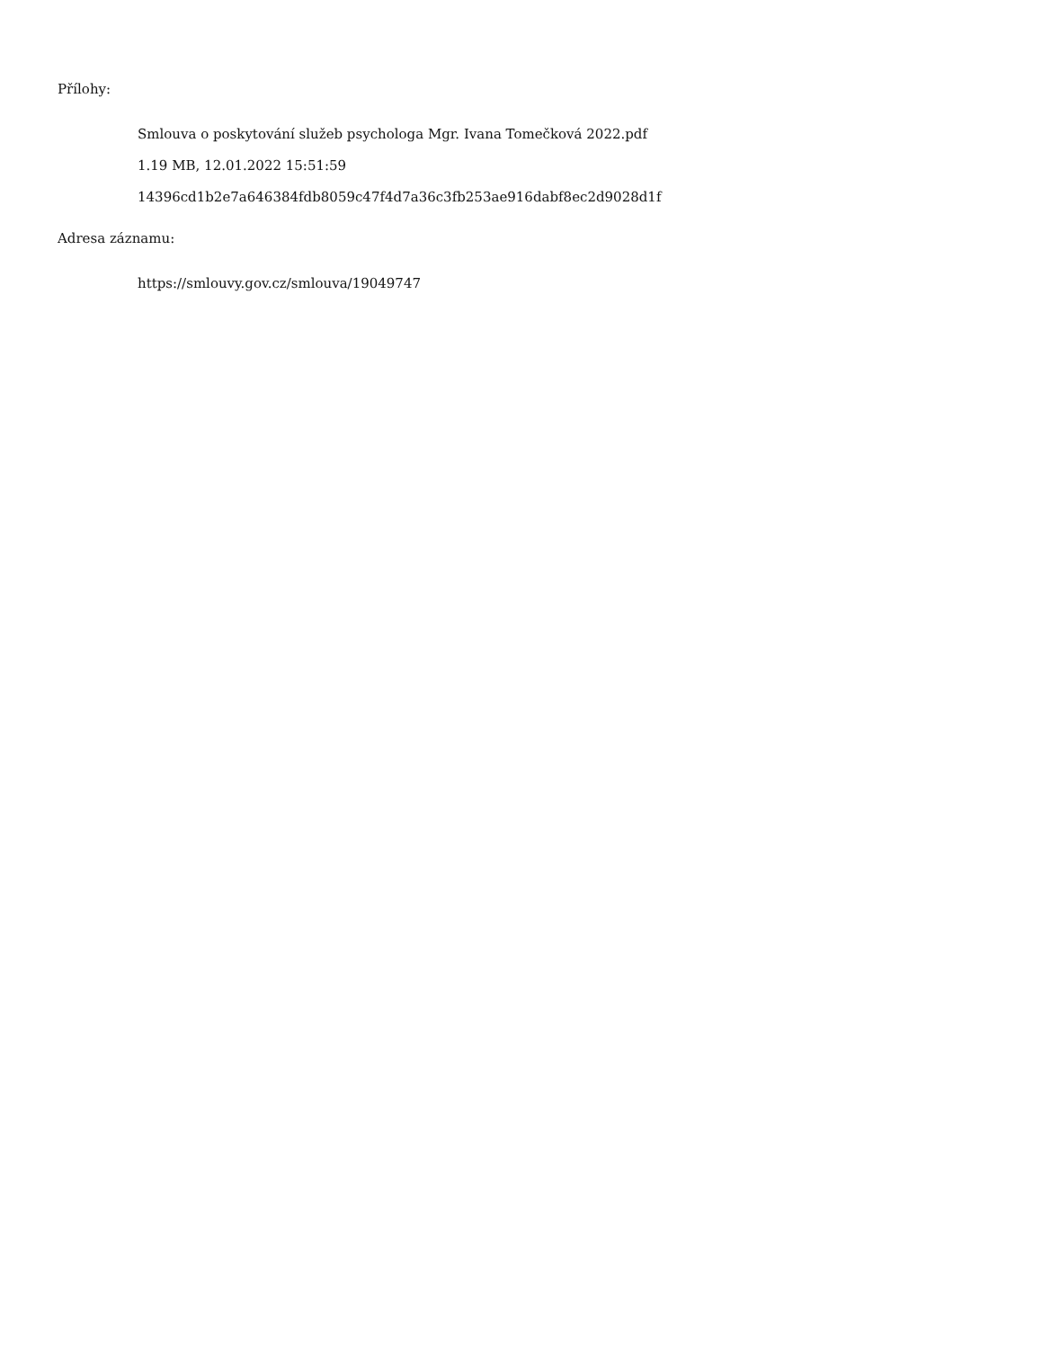Přílohy:
Smlouva o poskytování služeb psychologa Mgr. Ivana Tomečková 2022.pdf
1.19 MB, 12.01.2022 15:51:59
14396cd1b2e7a646384fdb8059c47f4d7a36c3fb253ae916dabf8ec2d9028d1f
Adresa záznamu:
https://smlouvy.gov.cz/smlouva/19049747